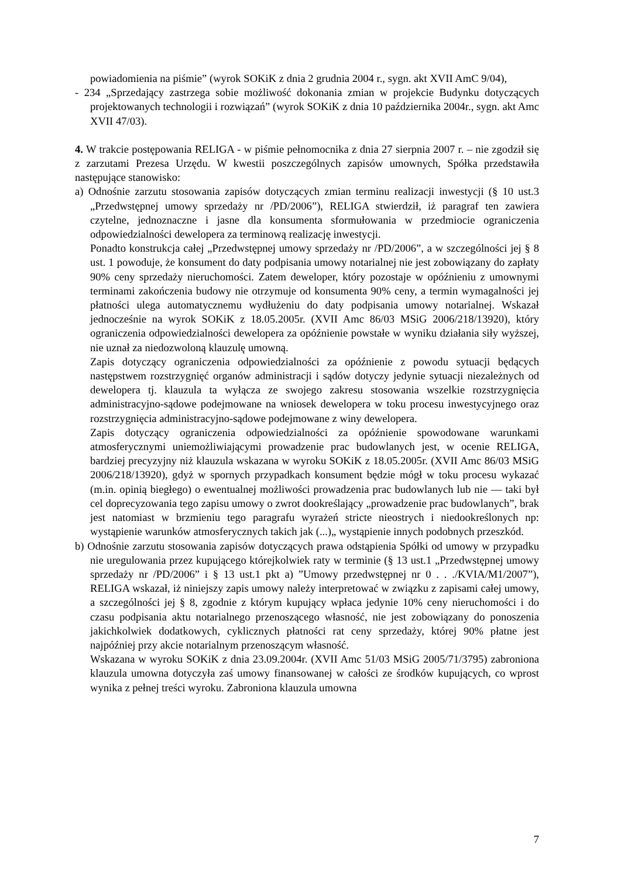powiadomienia na piśmie” (wyrok SOKiK z dnia 2 grudnia 2004 r., sygn. akt XVII AmC 9/04),
- 234 „Sprzedający zastrzega sobie możliwość dokonania zmian w projekcie Budynku dotyczących projektowanych technologii i rozwiązań” (wyrok SOKiK z dnia 10 października 2004r., sygn. akt Amc XVII 47/03).
4. W trakcie postępowania RELIGA - w piśmie pełnomocnika z dnia 27 sierpnia 2007 r. – nie zgodził się z zarzutami Prezesa Urzędu. W kwestii poszczególnych zapisów umownych, Spółka przedstawiła następujące stanowisko:
a) Odnośnie zarzutu stosowania zapisów dotyczących zmian terminu realizacji inwestycji (§ 10 ust.3 „Przedwstępnej umowy sprzedaży nr /PD/2006”), RELIGA stwierdził, iż paragraf ten zawiera czytelne, jednoznaczne i jasne dla konsumenta sformułowania w przedmiocie ograniczenia odpowiedzialności dewelopera za terminową realizację inwestycji.
Ponadto konstrukcja całej „Przedwstępnej umowy sprzedaży nr /PD/2006”, a w szczególności jej § 8 ust. 1 powoduje, że konsument do daty podpisania umowy notarialnej nie jest zobowiązany do zapłaty 90% ceny sprzedaży nieruchomości. Zatem deweloper, który pozostaje w opóźnieniu z umownymi terminami zakończenia budowy nie otrzymuje od konsumenta 90% ceny, a termin wymagalności jej płatności ulega automatycznemu wydłużeniu do daty podpisania umowy notarialnej. Wskazał jednocześnie na wyrok SOKiK z 18.05.2005r. (XVII Amc 86/03 MSiG 2006/218/13920), który ograniczenia odpowiedzialności dewelopera za opóźnienie powstałe w wyniku działania siły wyższej, nie uznał za niedozwoloną klauzulę umowną.
Zapis dotyczący ograniczenia odpowiedzialności za opóźnienie z powodu sytuacji będących następstwem rozstrzygnięć organów administracji i sądów dotyczy jedynie sytuacji niezależnych od dewelopera tj. klauzula ta wyłącza ze swojego zakresu stosowania wszelkie rozstrzygnięcia administracyjno-sądowe podejmowane na wniosek dewelopera w toku procesu inwestycyjnego oraz rozstrzygnięcia administracyjno-sądowe podejmowane z winy dewelopera.
Zapis dotyczący ograniczenia odpowiedzialności za opóźnienie spowodowane warunkami atmosferycznymi uniemożliwiającymi prowadzenie prac budowlanych jest, w ocenie RELIGA, bardziej precyzyjny niż klauzula wskazana w wyroku SOKiK z 18.05.2005r. (XVII Amc 86/03 MSiG 2006/218/13920), gdyż w spornych przypadkach konsument będzie mógł w toku procesu wykazać (m.in. opinią biegłego) o ewentualnej możliwości prowadzenia prac budowlanych lub nie — taki był cel doprecyzowania tego zapisu umowy o zwrot dookreślający „prowadzenie prac budowlanych”, brak jest natomiast w brzmieniu tego paragrafu wyrażeń stricte nieostrych i niedookreślonych np: wystąpienie warunków atmosferycznych takich jak (...)„ wystąpienie innych podobnych przeszkód.
b) Odnośnie zarzutu stosowania zapisów dotyczących prawa odstąpienia Spółki od umowy w przypadku nie uregulowania przez kupującego którejkolwiek raty w terminie (§ 13 ust.1 „Przedwstępnej umowy sprzedaży nr /PD/2006” i § 13 ust.1 pkt a) ”Umowy przedwstępnej nr 0 . . ./KVIA/M1/2007”), RELIGA wskazał, iż niniejszy zapis umowy należy interpretować w związku z zapisami całej umowy, a szczególności jej § 8, zgodnie z którym kupujący wpłaca jedynie 10% ceny nieruchomości i do czasu podpisania aktu notarialnego przenoszącego własność, nie jest zobowiązany do ponoszenia jakichkolwiek dodatkowych, cyklicznych płatności rat ceny sprzedaży, której 90% płatne jest najpóźniej przy akcie notarialnym przenoszącym własność.
Wskazana w wyroku SOKiK z dnia 23.09.2004r. (XVII Amc 51/03 MSiG 2005/71/3795) zabroniona klauzula umowna dotyczyła zaś umowy finansowanej w całości ze środków kupujących, co wprost wynika z pełnej treści wyroku. Zabroniona klauzula umowna
7